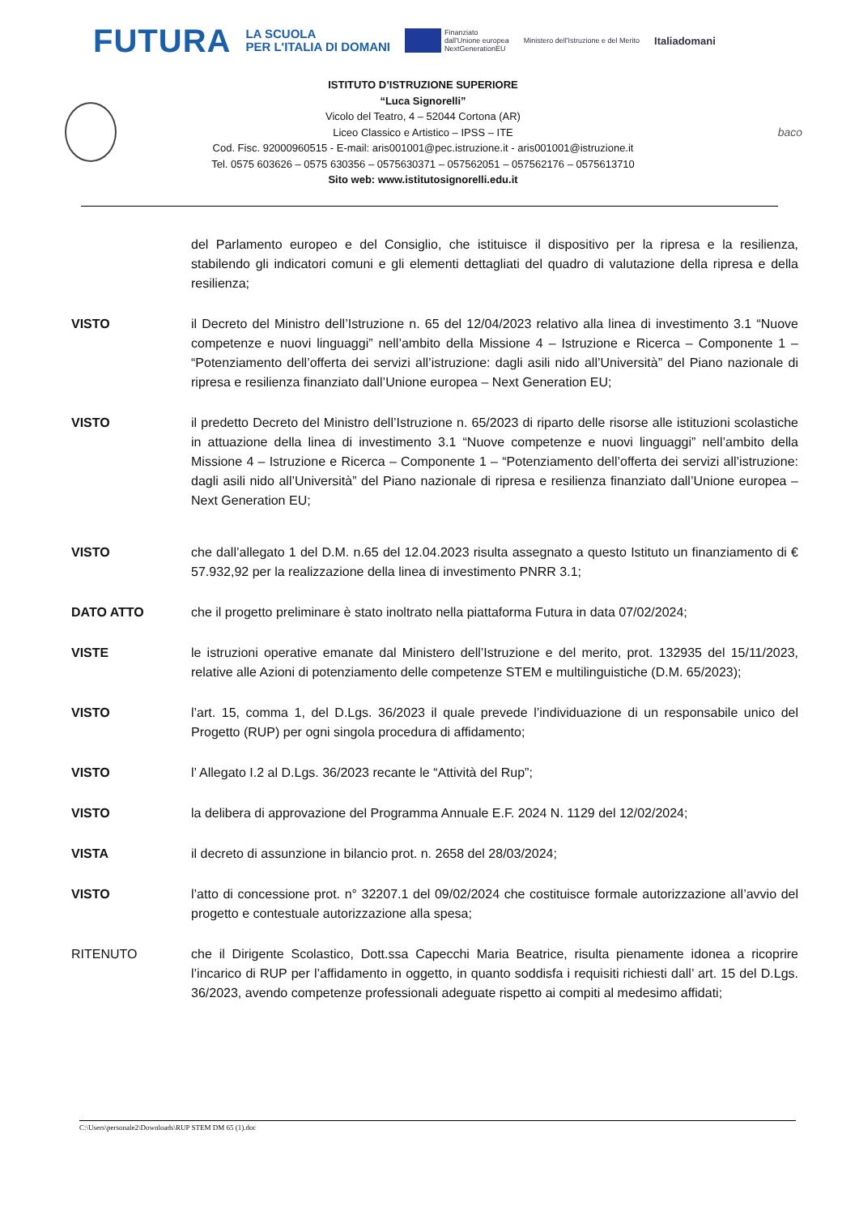FUTURA LA SCUOLA
PER L'ITALIA DI DOMANI Finanziato
dall'Unione europea
NextGenerationEU Ministero dell'Istruzione e del Merito Italiadomani
ISTITUTO D’ISTRUZIONE SUPERIORE
“Luca Signorelli”
Vicolo del Teatro, 4 – 52044 Cortona (AR)
Liceo Classico e Artistico – IPSS – ITE
Cod. Fisc. 92000960515 - E-mail: aris001001@pec.istruzione.it - aris001001@istruzione.it
Tel. 0575 603626 – 0575 630356 – 0575630371 – 057562051 – 057562176 – 0575613710
Sito web: www.istitutosignorelli.edu.it
baco
del Parlamento europeo e del Consiglio, che istituisce il dispositivo per la ripresa e la resilienza, stabilendo gli indicatori comuni e gli elementi dettagliati del quadro di valutazione della ripresa e della resilienza;
VISTO il Decreto del Ministro dell’Istruzione n. 65 del 12/04/2023 relativo alla linea di investimento 3.1 “Nuove competenze e nuovi linguaggi” nell’ambito della Missione 4 – Istruzione e Ricerca – Componente 1 – “Potenziamento dell’offerta dei servizi all’istruzione: dagli asili nido all’Università” del Piano nazionale di ripresa e resilienza finanziato dall’Unione europea – Next Generation EU;
VISTO il predetto Decreto del Ministro dell’Istruzione n. 65/2023 di riparto delle risorse alle istituzioni scolastiche in attuazione della linea di investimento 3.1 “Nuove competenze e nuovi linguaggi” nell’ambito della Missione 4 – Istruzione e Ricerca – Componente 1 – “Potenziamento dell’offerta dei servizi all’istruzione: dagli asili nido all’Università” del Piano nazionale di ripresa e resilienza finanziato dall’Unione europea – Next Generation EU;
VISTO che dall’allegato 1 del D.M. n.65 del 12.04.2023 risulta assegnato a questo Istituto un finanziamento di € 57.932,92 per la realizzazione della linea di investimento PNRR 3.1;
DATO ATTO che il progetto preliminare è stato inoltrato nella piattaforma Futura in data 07/02/2024;
VISTE le istruzioni operative emanate dal Ministero dell’Istruzione e del merito, prot. 132935 del 15/11/2023, relative alle Azioni di potenziamento delle competenze STEM e multilinguistiche (D.M. 65/2023);
VISTO l’art. 15, comma 1, del D.Lgs. 36/2023 il quale prevede l’individuazione di un responsabile unico del Progetto (RUP) per ogni singola procedura di affidamento;
VISTO l’ Allegato I.2 al D.Lgs. 36/2023 recante le “Attività del Rup”;
VISTO la delibera di approvazione del Programma Annuale E.F. 2024 N. 1129 del 12/02/2024;
VISTA il decreto di assunzione in bilancio prot. n. 2658 del 28/03/2024;
VISTO l’atto di concessione prot. n° 32207.1 del 09/02/2024 che costituisce formale autorizzazione all’avvio del progetto e contestuale autorizzazione alla spesa;
RITENUTO che il Dirigente Scolastico, Dott.ssa Capecchi Maria Beatrice, risulta pienamente idonea a ricoprire l’incarico di RUP per l’affidamento in oggetto, in quanto soddisfa i requisiti richiesti dall’ art. 15 del D.Lgs. 36/2023, avendo competenze professionali adeguate rispetto ai compiti al medesimo affidati;
C:\Users\personale2\Downloads\RUP STEM DM 65 (1).doc